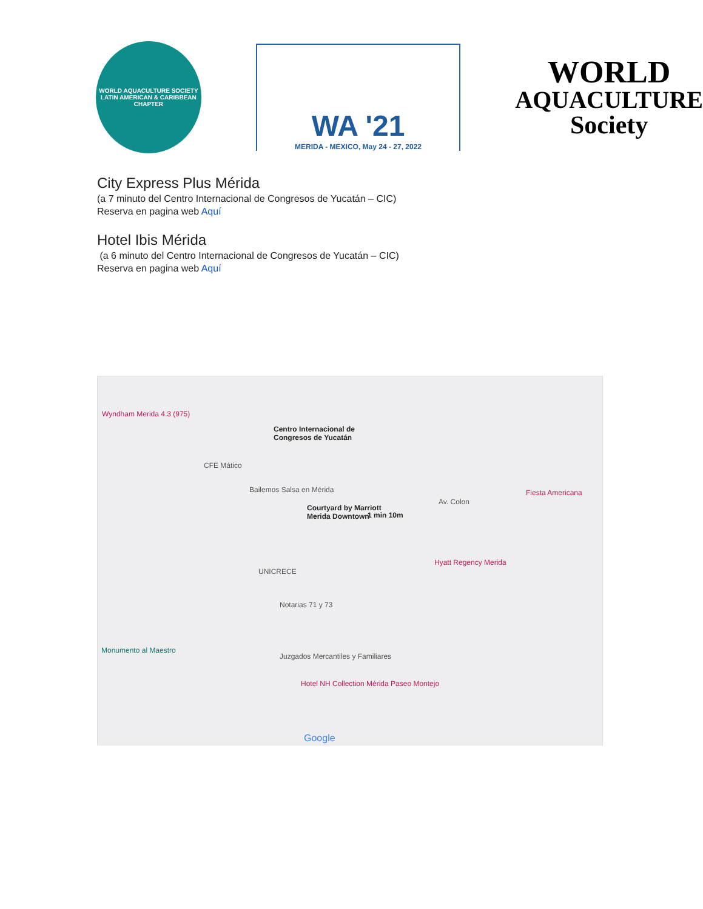WORLD AQUACULTURE SOCIETY
LATIN AMERICAN & CARIBBEAN CHAPTER
WA '21
MERIDA - MEXICO, May 24 - 27, 2022
WORLD
AQUACULTURE
Society
City Express Plus Mérida
(a 7 minuto del Centro Internacional de Congresos de Yucatán – CIC)
Reserva en pagina web Aquí
Hotel Ibis Mérida
(a 6 minuto del Centro Internacional de Congresos de Yucatán – CIC)
Reserva en pagina web Aquí
Centro Internacional de
Congresos de Yucatán
1 min 10m
Courtyard by Marriott
Merida Downtown
Wyndham Merida 4.3 (975)
CFE Mático
Bailemos Salsa en Mérida
Av. Colon
Fiesta Americana
Hyatt Regency Merida
UNICRECE
Notarias 71 y 73
Monumento al Maestro
Juzgados Mercantiles y Familiares
Hotel NH Collection Mérida Paseo Montejo
Google